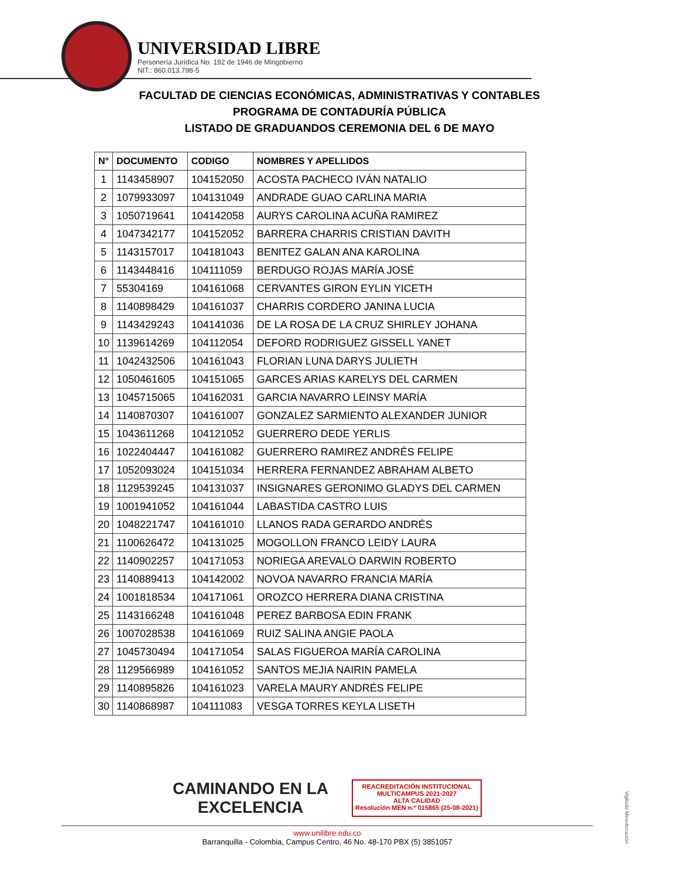UNIVERSIDAD LIBRE
Personería Jurídica No. 192 de 1946 de Mingobierno
NIT.: 860.013.798-5
FACULTAD DE CIENCIAS ECONÓMICAS, ADMINISTRATIVAS Y CONTABLES
PROGRAMA DE CONTADURÍA PÚBLICA
LISTADO DE GRADUANDOS CEREMONIA DEL 6 DE MAYO
| N° | DOCUMENTO | CODIGO | NOMBRES Y APELLIDOS |
| --- | --- | --- | --- |
| 1 | 1143458907 | 104152050 | ACOSTA PACHECO IVÁN NATALIO |
| 2 | 1079933097 | 104131049 | ANDRADE GUAO CARLINA MARIA |
| 3 | 1050719641 | 104142058 | AURYS CAROLINA ACUÑA RAMIREZ |
| 4 | 1047342177 | 104152052 | BARRERA CHARRIS CRISTIAN DAVITH |
| 5 | 1143157017 | 104181043 | BENITEZ GALAN ANA KAROLINA |
| 6 | 1143448416 | 104111059 | BERDUGO ROJAS MARÍA JOSÉ |
| 7 | 55304169 | 104161068 | CERVANTES GIRON EYLIN YICETH |
| 8 | 1140898429 | 104161037 | CHARRIS CORDERO JANINA LUCIA |
| 9 | 1143429243 | 104141036 | DE LA ROSA DE LA CRUZ SHIRLEY JOHANA |
| 10 | 1139614269 | 104112054 | DEFORD RODRIGUEZ GISSELL YANET |
| 11 | 1042432506 | 104161043 | FLORIAN LUNA DARYS JULIETH |
| 12 | 1050461605 | 104151065 | GARCES ARIAS KARELYS DEL CARMEN |
| 13 | 1045715065 | 104162031 | GARCIA NAVARRO LEINSY MARÍA |
| 14 | 1140870307 | 104161007 | GONZALEZ SARMIENTO ALEXANDER JUNIOR |
| 15 | 1043611268 | 104121052 | GUERRERO DEDE YERLIS |
| 16 | 1022404447 | 104161082 | GUERRERO RAMIREZ ANDRÉS FELIPE |
| 17 | 1052093024 | 104151034 | HERRERA FERNANDEZ ABRAHAM ALBETO |
| 18 | 1129539245 | 104131037 | INSIGNARES GERONIMO GLADYS DEL CARMEN |
| 19 | 1001941052 | 104161044 | LABASTIDA CASTRO LUIS |
| 20 | 1048221747 | 104161010 | LLANOS RADA GERARDO ANDRÉS |
| 21 | 1100626472 | 104131025 | MOGOLLON FRANCO LEIDY LAURA |
| 22 | 1140902257 | 104171053 | NORIEGA AREVALO DARWIN ROBERTO |
| 23 | 1140889413 | 104142002 | NOVOA NAVARRO FRANCIA MARÍA |
| 24 | 1001818534 | 104171061 | OROZCO HERRERA DIANA CRISTINA |
| 25 | 1143166248 | 104161048 | PEREZ BARBOSA EDIN FRANK |
| 26 | 1007028538 | 104161069 | RUIZ SALINA ANGIE PAOLA |
| 27 | 1045730494 | 104171054 | SALAS FIGUEROA MARÍA CAROLINA |
| 28 | 1129566989 | 104161052 | SANTOS MEJIA NAIRIN PAMELA |
| 29 | 1140895826 | 104161023 | VARELA MAURY ANDRÉS FELIPE |
| 30 | 1140868987 | 104111083 | VESGA TORRES KEYLA LISETH |
CAMINANDO EN LA
EXCELENCIA
REACREDITACIÓN INSTITUCIONAL
MULTICAMPUS 2021-2027
ALTA CALIDAD
Resolución MEN n.º 015865 (25-08-2021)
www.unilibre.edu.co
Barranquilla - Colombia, Campus Centro, 46 No. 48-170 PBX (5) 3851057
Vigilada Mineducación